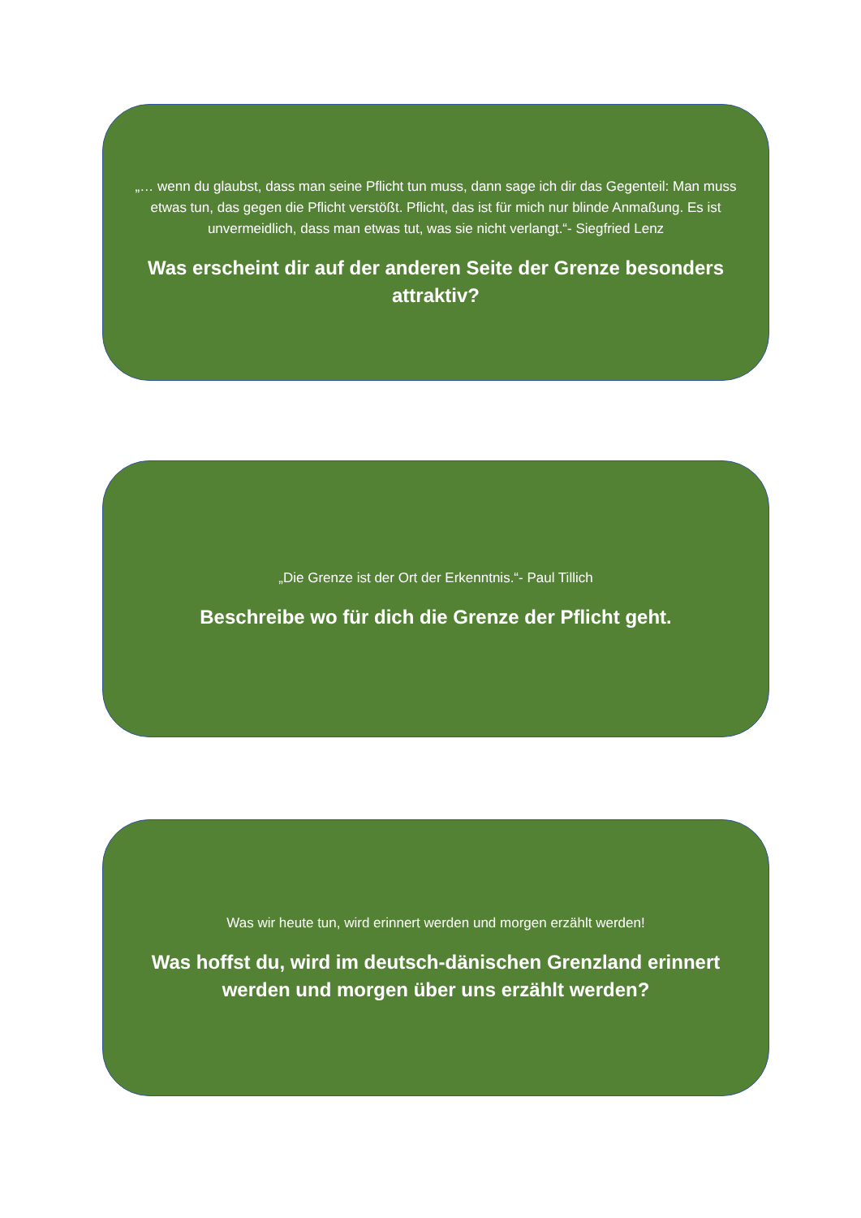„… wenn du glaubst, dass man seine Pflicht tun muss, dann sage ich dir das Gegenteil: Man muss etwas tun, das gegen die Pflicht verstößt. Pflicht, das ist für mich nur blinde Anmaßung. Es ist unvermeidlich, dass man etwas tut, was sie nicht verlangt.“- Siegfried Lenz
Was erscheint dir auf der anderen Seite der Grenze besonders attraktiv?
„Die Grenze ist der Ort der Erkenntnis.“- Paul Tillich
Beschreibe wo für dich die Grenze der Pflicht geht.
Was wir heute tun, wird erinnert werden und morgen erzählt werden!
Was hoffst du, wird im deutsch-dänischen Grenzland erinnert werden und morgen über uns erzählt werden?